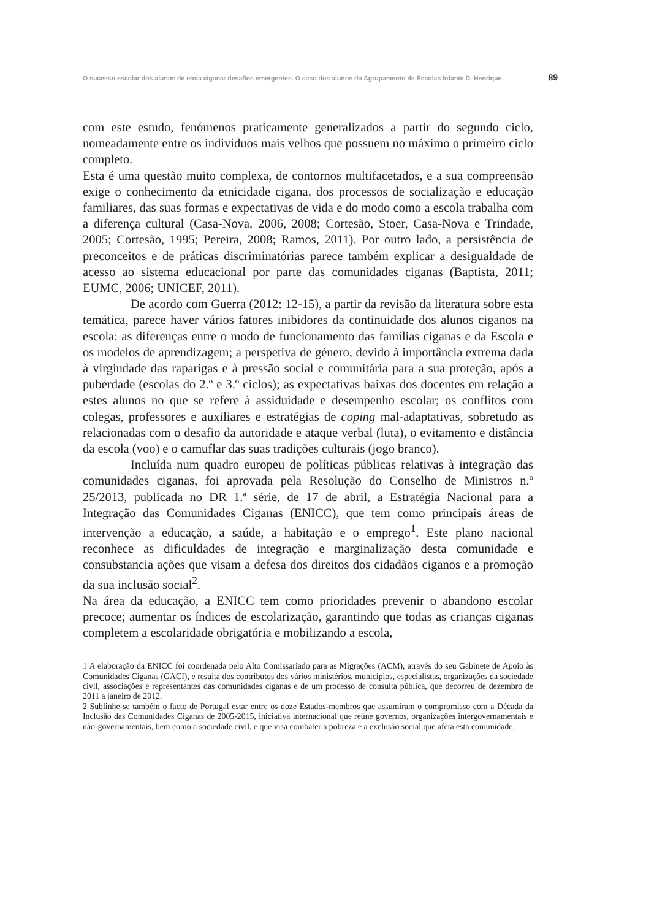O sucesso escolar dos alunos de etnia cigana: desafios emergentes. O caso dos alunos do Agrupamento de Escolas Infante D. Henrique. 89
com este estudo, fenómenos praticamente generalizados a partir do segundo ciclo, nomeadamente entre os indivíduos mais velhos que possuem no máximo o primeiro ciclo completo.
Esta é uma questão muito complexa, de contornos multifacetados, e a sua compreensão exige o conhecimento da etnicidade cigana, dos processos de socialização e educação familiares, das suas formas e expectativas de vida e do modo como a escola trabalha com a diferença cultural (Casa-Nova, 2006, 2008; Cortesão, Stoer, Casa-Nova e Trindade, 2005; Cortesão, 1995; Pereira, 2008; Ramos, 2011). Por outro lado, a persistência de preconceitos e de práticas discriminatórias parece também explicar a desigualdade de acesso ao sistema educacional por parte das comunidades ciganas (Baptista, 2011; EUMC, 2006; UNICEF, 2011).
De acordo com Guerra (2012: 12-15), a partir da revisão da literatura sobre esta temática, parece haver vários fatores inibidores da continuidade dos alunos ciganos na escola: as diferenças entre o modo de funcionamento das famílias ciganas e da Escola e os modelos de aprendizagem; a perspetiva de género, devido à importância extrema dada à virgindade das raparigas e à pressão social e comunitária para a sua proteção, após a puberdade (escolas do 2.º e 3.º ciclos); as expectativas baixas dos docentes em relação a estes alunos no que se refere à assiduidade e desempenho escolar; os conflitos com colegas, professores e auxiliares e estratégias de coping mal-adaptativas, sobretudo as relacionadas com o desafio da autoridade e ataque verbal (luta), o evitamento e distância da escola (voo) e o camuflar das suas tradições culturais (jogo branco).
Incluída num quadro europeu de políticas públicas relativas à integração das comunidades ciganas, foi aprovada pela Resolução do Conselho de Ministros n.º 25/2013, publicada no DR 1.ª série, de 17 de abril, a Estratégia Nacional para a Integração das Comunidades Ciganas (ENICC), que tem como principais áreas de intervenção a educação, a saúde, a habitação e o emprego<sup>1</sup>. Este plano nacional reconhece as dificuldades de integração e marginalização desta comunidade e consubstancia ações que visam a defesa dos direitos dos cidadãos ciganos e a promoção da sua inclusão social<sup>2</sup>.
Na área da educação, a ENICC tem como prioridades prevenir o abandono escolar precoce; aumentar os índices de escolarização, garantindo que todas as crianças ciganas completem a escolaridade obrigatória e mobilizando a escola,
1 A elaboração da ENICC foi coordenada pelo Alto Comissariado para as Migrações (ACM), através do seu Gabinete de Apoio às Comunidades Ciganas (GACI), e resulta dos contributos dos vários ministérios, municípios, especialistas, organizações da sociedade civil, associações e representantes das comunidades ciganas e de um processo de consulta pública, que decorreu de dezembro de 2011 a janeiro de 2012.
2 Sublinhe-se também o facto de Portugal estar entre os doze Estados-membros que assumiram o compromisso com a Década da Inclusão das Comunidades Ciganas de 2005-2015, iniciativa internacional que reúne governos, organizações intergovernamentais e não-governamentais, bem como a sociedade civil, e que visa combater a pobreza e a exclusão social que afeta esta comunidade.